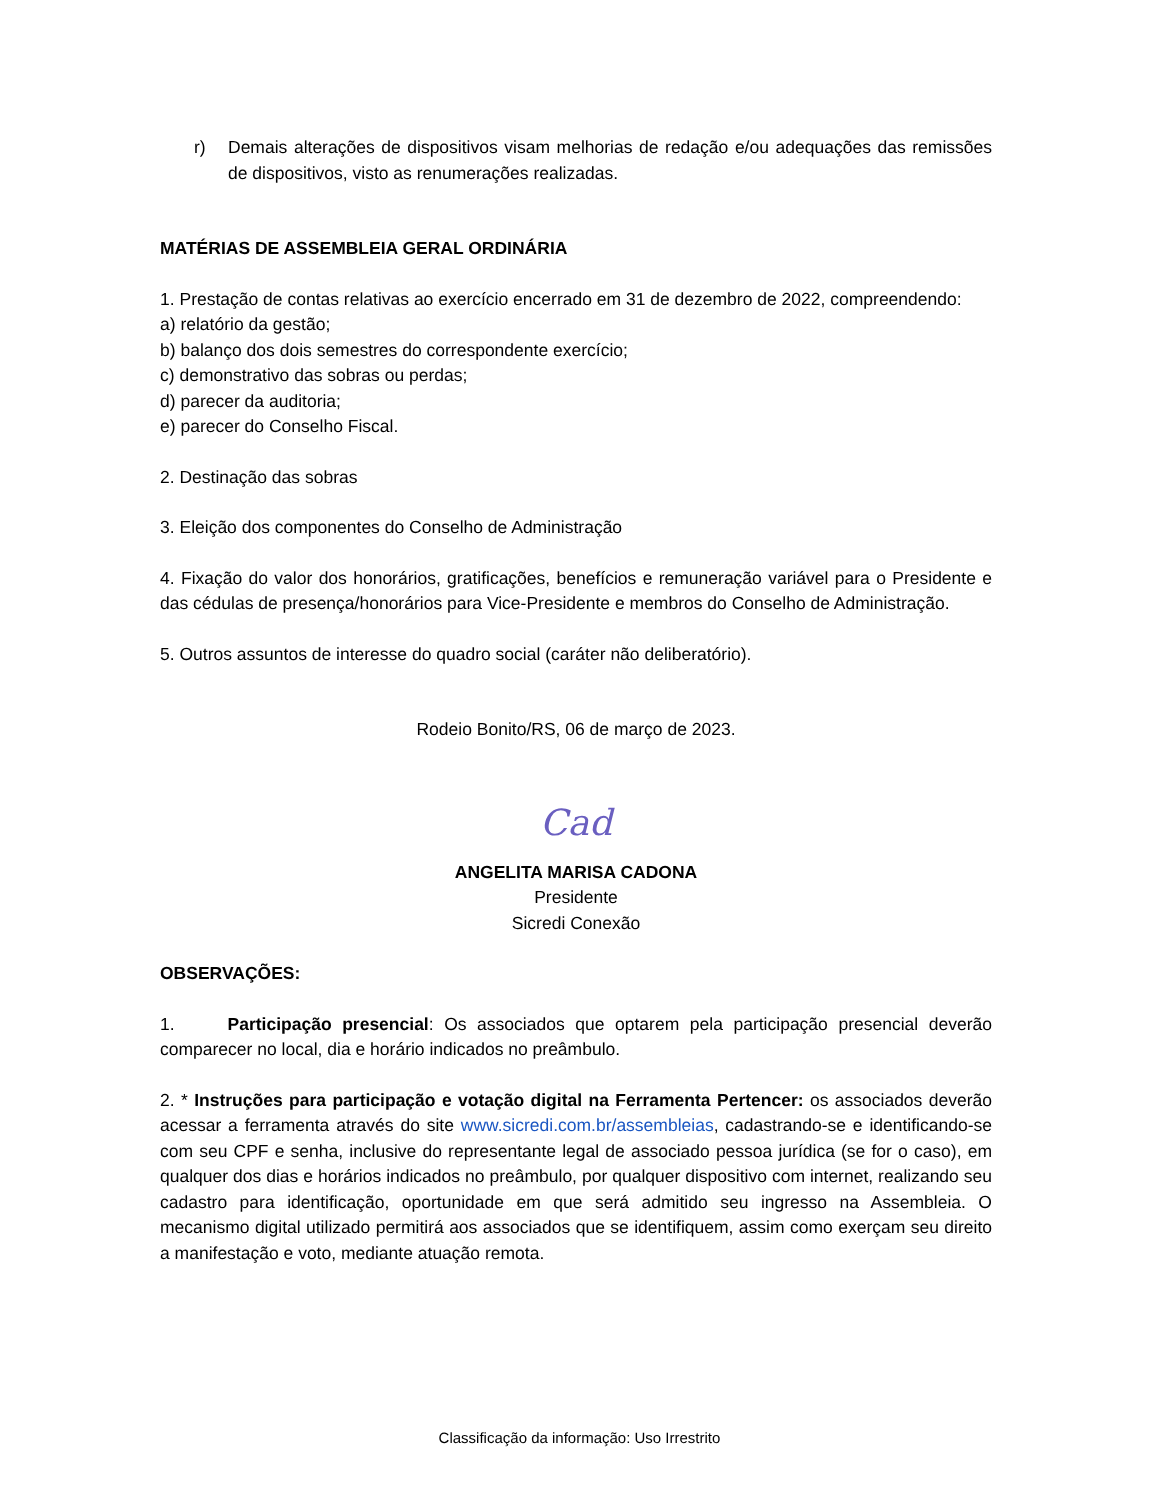r) Demais alterações de dispositivos visam melhorias de redação e/ou adequações das remissões de dispositivos, visto as renumerações realizadas.
MATÉRIAS DE ASSEMBLEIA GERAL ORDINÁRIA
1. Prestação de contas relativas ao exercício encerrado em 31 de dezembro de 2022, compreendendo:
a) relatório da gestão;
b) balanço dos dois semestres do correspondente exercício;
c) demonstrativo das sobras ou perdas;
d) parecer da auditoria;
e) parecer do Conselho Fiscal.
2. Destinação das sobras
3. Eleição dos componentes do Conselho de Administração
4. Fixação do valor dos honorários, gratificações, benefícios e remuneração variável para o Presidente e das cédulas de presença/honorários para Vice-Presidente e membros do Conselho de Administração.
5. Outros assuntos de interesse do quadro social (caráter não deliberatório).
Rodeio Bonito/RS, 06 de março de 2023.
Cad
ANGELITA MARISA CADONA
Presidente
Sicredi Conexão
OBSERVAÇÕES:
1. Participação presencial: Os associados que optarem pela participação presencial deverão comparecer no local, dia e horário indicados no preâmbulo.
2. * Instruções para participação e votação digital na Ferramenta Pertencer: os associados deverão acessar a ferramenta através do site www.sicredi.com.br/assembleias, cadastrando-se e identificando-se com seu CPF e senha, inclusive do representante legal de associado pessoa jurídica (se for o caso), em qualquer dos dias e horários indicados no preâmbulo, por qualquer dispositivo com internet, realizando seu cadastro para identificação, oportunidade em que será admitido seu ingresso na Assembleia. O mecanismo digital utilizado permitirá aos associados que se identifiquem, assim como exerçam seu direito a manifestação e voto, mediante atuação remota.
Classificação da informação: Uso Irrestrito